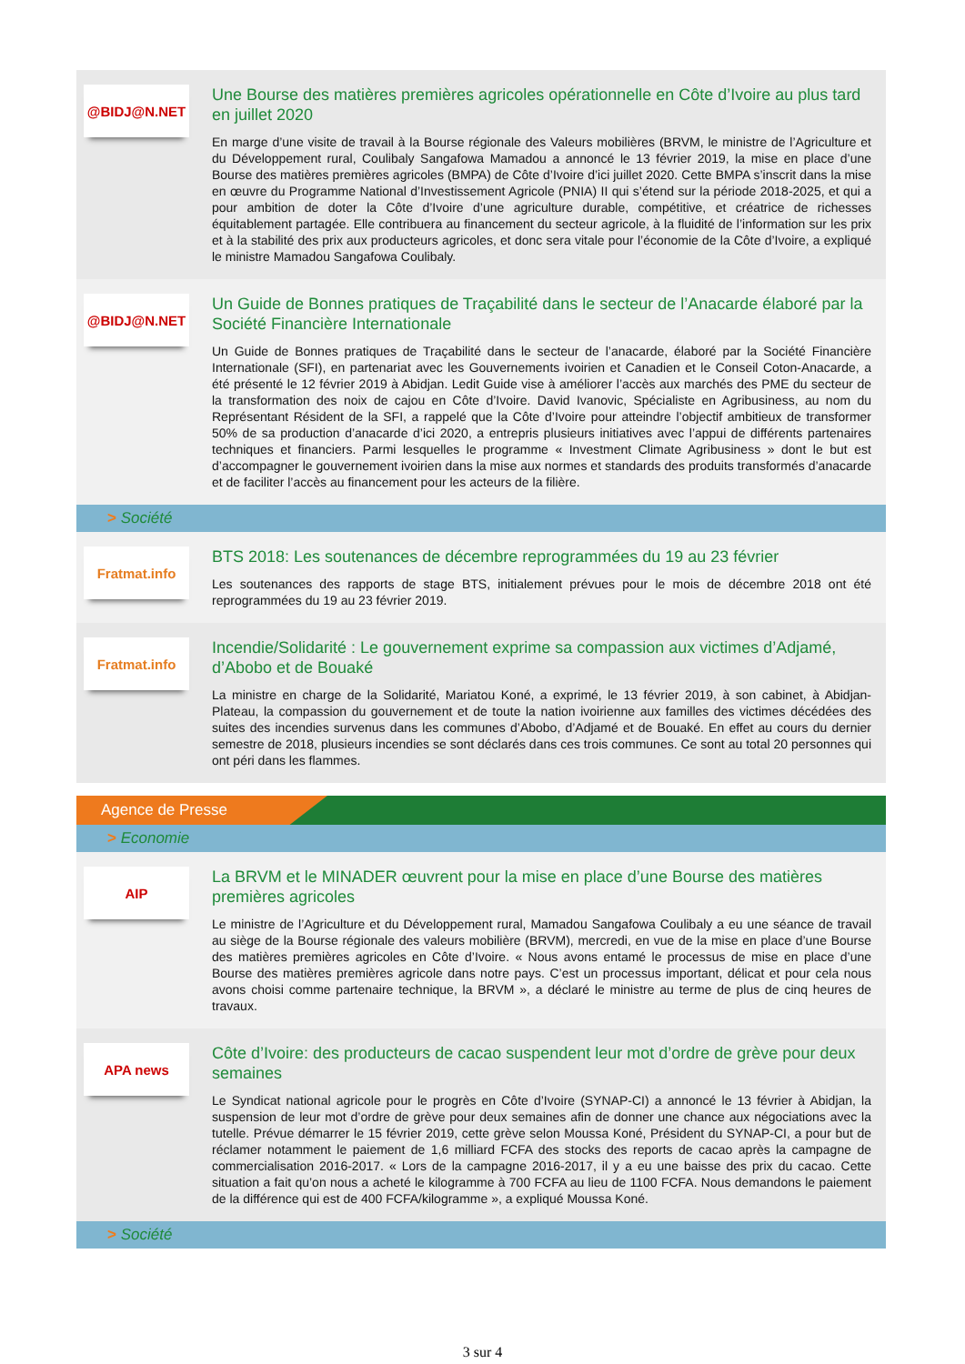@BIDJ@N.NET
Une Bourse des matières premières agricoles opérationnelle en Côte d’Ivoire au plus tard en juillet 2020
En marge d’une visite de travail à la Bourse régionale des Valeurs mobilières (BRVM, le ministre de l’Agriculture et du Développement rural, Coulibaly Sangafowa Mamadou a annoncé le 13 février 2019, la mise en place d’une Bourse des matières premières agricoles (BMPA) de Côte d’Ivoire d’ici juillet 2020. Cette BMPA s’inscrit dans la mise en œuvre du Programme National d’Investissement Agricole (PNIA) II qui s’étend sur la période 2018-2025, et qui a pour ambition de doter la Côte d’Ivoire d’une agriculture durable, compétitive, et créatrice de richesses équitablement partagée. Elle contribuera au financement du secteur agricole, à la fluidité de l’information sur les prix et à la stabilité des prix aux producteurs agricoles, et donc sera vitale pour l’économie de la Côte d’Ivoire, a expliqué le ministre Mamadou Sangafowa Coulibaly.
@BIDJ@N.NET
Un Guide de Bonnes pratiques de Traçabilité dans le secteur de l’Anacarde élaboré par la Société Financière Internationale
Un Guide de Bonnes pratiques de Traçabilité dans le secteur de l’anacarde, élaboré par la Société Financière Internationale (SFI), en partenariat avec les Gouvernements ivoirien et Canadien et le Conseil Coton-Anacarde, a été présenté le 12 février 2019 à Abidjan. Ledit Guide vise à améliorer l’accès aux marchés des PME du secteur de la transformation des noix de cajou en Côte d’Ivoire. David Ivanovic, Spécialiste en Agribusiness, au nom du Représentant Résident de la SFI, a rappelé que la Côte d’Ivoire pour atteindre l’objectif ambitieux de transformer 50% de sa production d’anacarde d’ici 2020, a entrepris plusieurs initiatives avec l’appui de différents partenaires techniques et financiers. Parmi lesquelles le programme « Investment Climate Agribusiness » dont le but est d’accompagner le gouvernement ivoirien dans la mise aux normes et standards des produits transformés d’anacarde et de faciliter l’accès au financement pour les acteurs de la filière.
> Société
Fratmat.info
BTS 2018: Les soutenances de décembre reprogrammées du 19 au 23 février
Les soutenances des rapports de stage BTS, initialement prévues pour le mois de décembre 2018 ont été reprogrammées du 19 au 23 février 2019.
Fratmat.info
Incendie/Solidarité : Le gouvernement exprime sa compassion aux victimes d’Adjamé, d’Abobo et de Bouaké
La ministre en charge de la Solidarité, Mariatou Koné, a exprimé, le 13 février 2019, à son cabinet, à Abidjan-Plateau, la compassion du gouvernement et de toute la nation ivoirienne aux familles des victimes décédées des suites des incendies survenus dans les communes d’Abobo, d’Adjamé et de Bouaké. En effet au cours du dernier semestre de 2018, plusieurs incendies se sont déclarés dans ces trois communes. Ce sont au total 20 personnes qui ont péri dans les flammes.
Agence de Presse
> Economie
AIP
La BRVM et le MINADER œuvrent pour la mise en place d’une Bourse des matières premières agricoles
Le ministre de l’Agriculture et du Développement rural, Mamadou Sangafowa Coulibaly a eu une séance de travail au siège de la Bourse régionale des valeurs mobilière (BRVM), mercredi, en vue de la mise en place d’une Bourse des matières premières agricoles en Côte d’Ivoire. « Nous avons entamé le processus de mise en place d’une Bourse des matières premières agricole dans notre pays. C’est un processus important, délicat et pour cela nous avons choisi comme partenaire technique, la BRVM », a déclaré le ministre au terme de plus de cinq heures de travaux.
APA news
Côte d’Ivoire: des producteurs de cacao suspendent leur mot d’ordre de grève pour deux semaines
Le Syndicat national agricole pour le progrès en Côte d’Ivoire (SYNAP-CI) a annoncé le 13 février à Abidjan, la suspension de leur mot d’ordre de grève pour deux semaines afin de donner une chance aux négociations avec la tutelle. Prévue démarrer le 15 février 2019, cette grève selon Moussa Koné, Président du SYNAP-CI, a pour but de réclamer notamment le paiement de 1,6 milliard FCFA des stocks des reports de cacao après la campagne de commercialisation 2016-2017. « Lors de la campagne 2016-2017, il y a eu une baisse des prix du cacao. Cette situation a fait qu’on nous a acheté le kilogramme à 700 FCFA au lieu de 1100 FCFA. Nous demandons le paiement de la différence qui est de 400 FCFA/kilogramme », a expliqué Moussa Koné.
> Société
3 sur 4